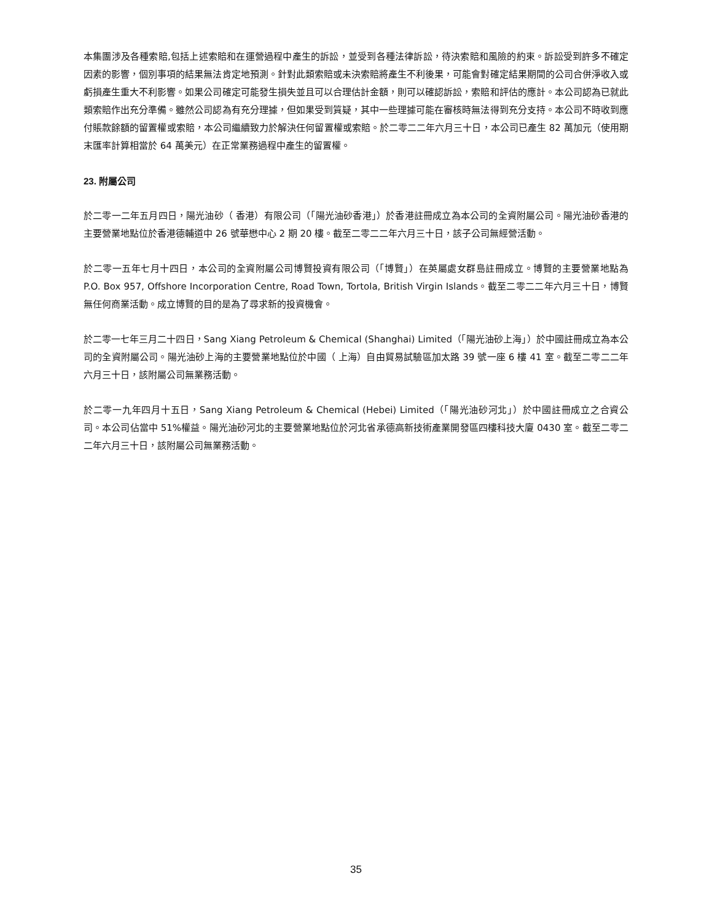本集團涉及各種索賠,包括上述索賠和在運營過程中產生的訴訟，並受到各種法律訴訟，待決索賠和風險的約束。訴訟受到許多不確定因素的影響，個別事項的結果無法肯定地預測。針對此類索賠或未決索賠將產生不利後果，可能會對確定結果期間的公司合併淨收入或虧損產生重大不利影響。如果公司確定可能發生損失並且可以合理估計金額，則可以確認訴訟，索賠和評估的應計。本公司認為已就此類索賠作出充分準備。雖然公司認為有充分理據，但如果受到質疑，其中一些理據可能在審核時無法得到充分支持。本公司不時收到應付賬款餘額的留置權或索賠，本公司繼續致力於解決任何留置權或索賠。於二零二二年六月三十日，本公司已產生 82 萬加元（使用期末匯率計算相當於 64 萬美元）在正常業務過程中產生的留置權。
23. 附屬公司
於二零一二年五月四日，陽光油砂（ 香港）有限公司（「陽光油砂香港」）於香港註冊成立為本公司的全資附屬公司。陽光油砂香港的主要營業地點位於香港德輔道中 26 號華懋中心 2 期 20 樓。截至二零二二年六月三十日，該子公司無經營活動。
於二零一五年七月十四日，本公司的全資附屬公司博賢投資有限公司（「博賢」）在英屬處女群島註冊成立。博賢的主要營業地點為 P.O. Box 957, Offshore Incorporation Centre, Road Town, Tortola, British Virgin Islands。截至二零二二年六月三十日，博賢無任何商業活動。成立博賢的目的是為了尋求新的投資機會。
於二零一七年三月二十四日，Sang Xiang Petroleum & Chemical (Shanghai) Limited（「陽光油砂上海」）於中國註冊成立為本公司的全資附屬公司。陽光油砂上海的主要營業地點位於中國（ 上海）自由貿易試驗區加太路 39 號一座 6 樓 41 室。截至二零二二年六月三十日，該附屬公司無業務活動。
於二零一九年四月十五日，Sang Xiang Petroleum & Chemical (Hebei) Limited（「陽光油砂河北」）於中國註冊成立之合資公司。本公司佔當中 51%權益。陽光油砂河北的主要營業地點位於河北省承德高新技術產業開發區四樓科技大廈 0430 室。截至二零二二年六月三十日，該附屬公司無業務活動。
35